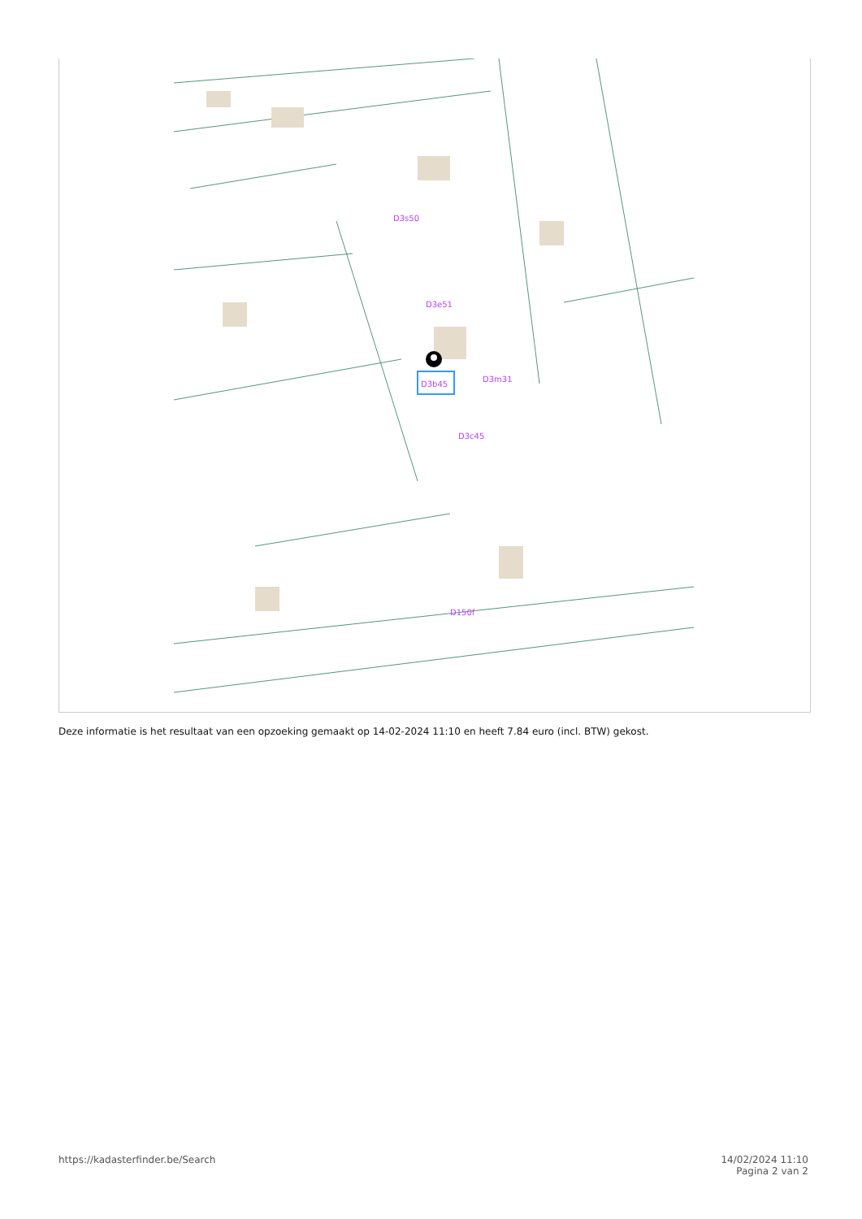D3b45
D3s50
D3e51
D3m31
D3c45
D150f
Deze informatie is het resultaat van een opzoeking gemaakt op 14-02-2024 11:10 en heeft 7.84 euro (incl. BTW) gekost.
https://kadasterfinder.be/Search
14/02/2024 11:10
Pagina 2 van 2